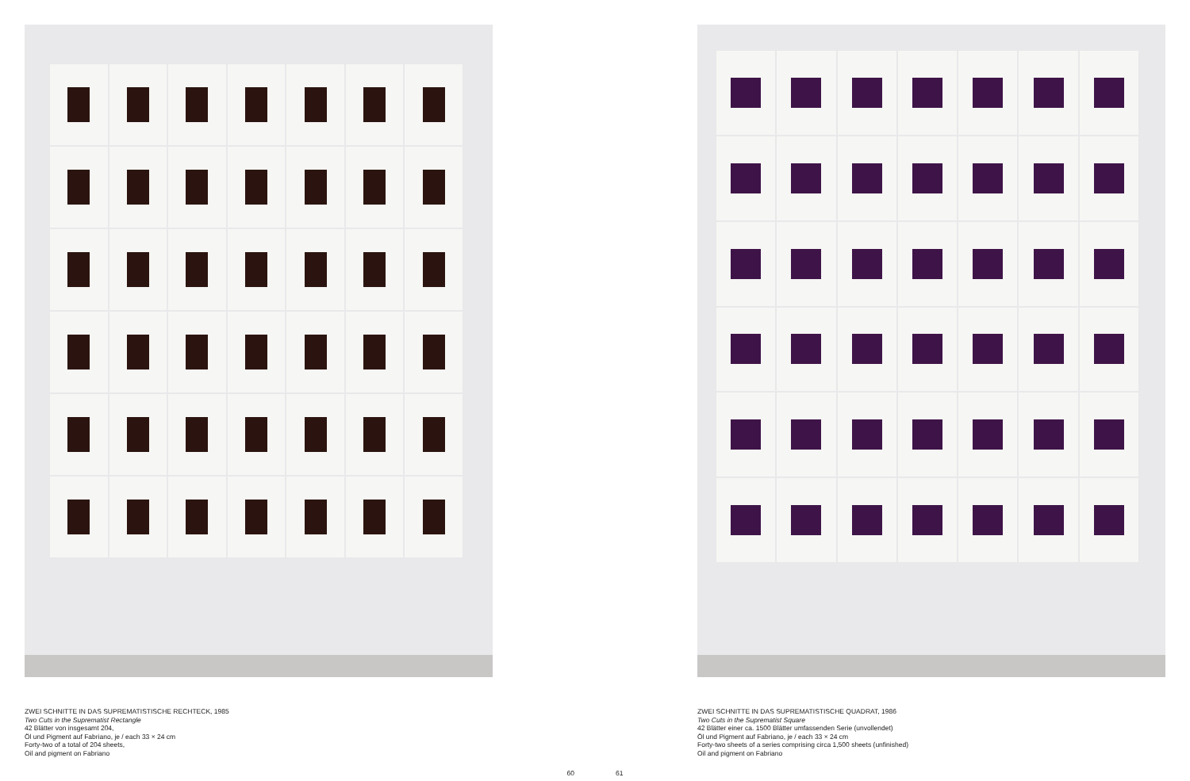ZWEI SCHNITTE IN DAS SUPREMATISTISCHE RECHTECK, 1985
Two Cuts in the Suprematist Rectangle
42 Blätter von insgesamt 204,
Öl und Pigment auf Fabriano, je / each 33 × 24 cm
Forty-two of a total of 204 sheets,
Oil and pigment on Fabriano
60 61
ZWEI SCHNITTE IN DAS SUPREMATISTISCHE QUADRAT, 1986
Two Cuts in the Suprematist Square
42 Blätter einer ca. 1500 Blätter umfassenden Serie (unvollendet)
Öl und Pigment auf Fabriano, je / each 33 × 24 cm
Forty-two sheets of a series comprising circa 1,500 sheets (unfinished)
Oil and pigment on Fabriano